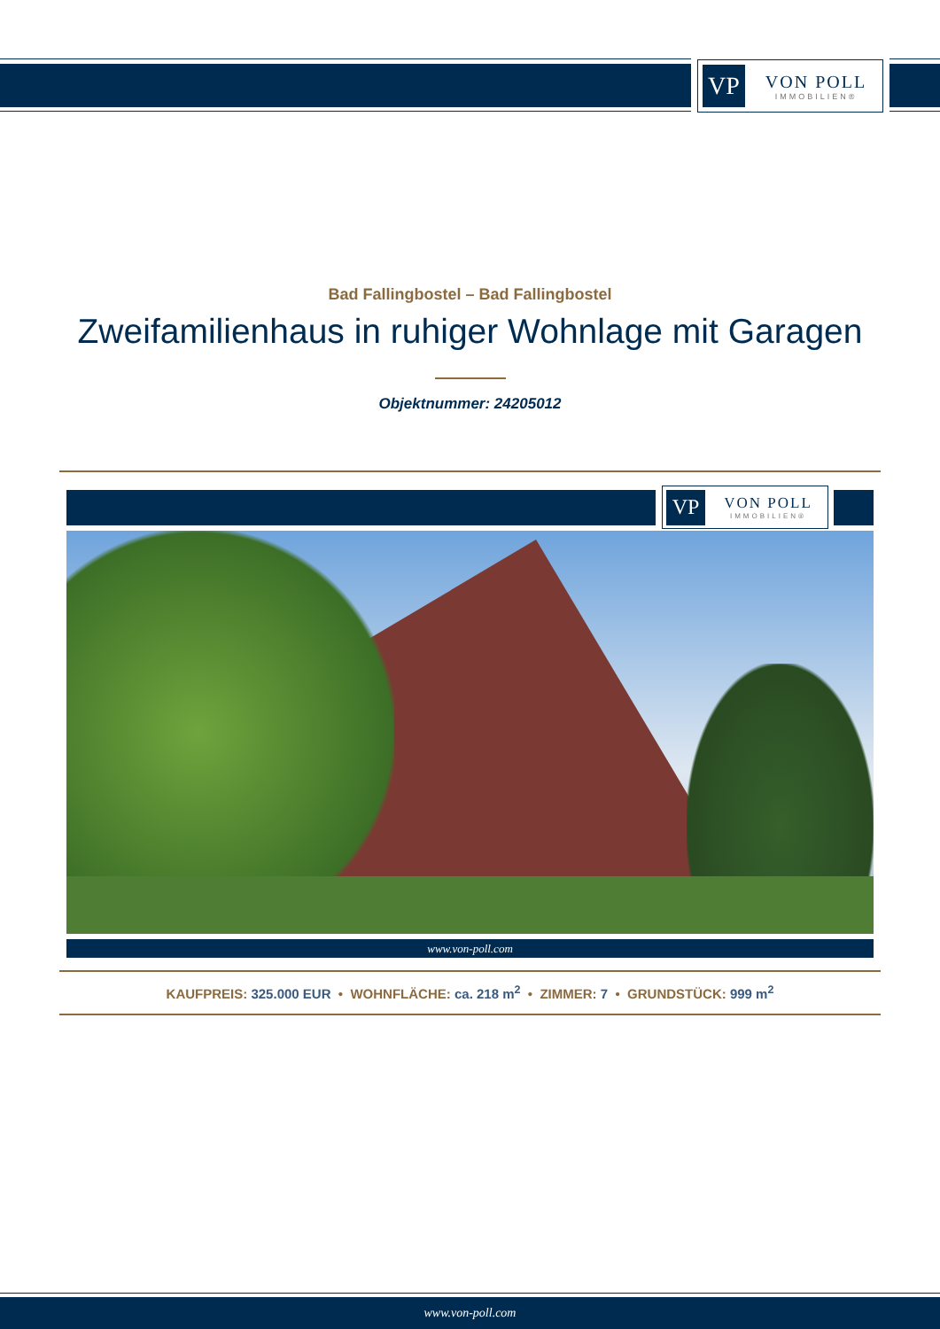VP
VON POLL
IMMOBILIEN®
Bad Fallingbostel – Bad Fallingbostel
Zweifamilienhaus in ruhiger Wohnlage mit Garagen
Objektnummer: 24205012
VP
VON POLL
IMMOBILIEN®
www.von-poll.com
KAUFPREIS: 325.000 EUR • WOHNFLÄCHE: ca. 218 m<sup>2</sup> • ZIMMER: 7 • GRUNDSTÜCK: 999 m<sup>2</sup>
www.von-poll.com